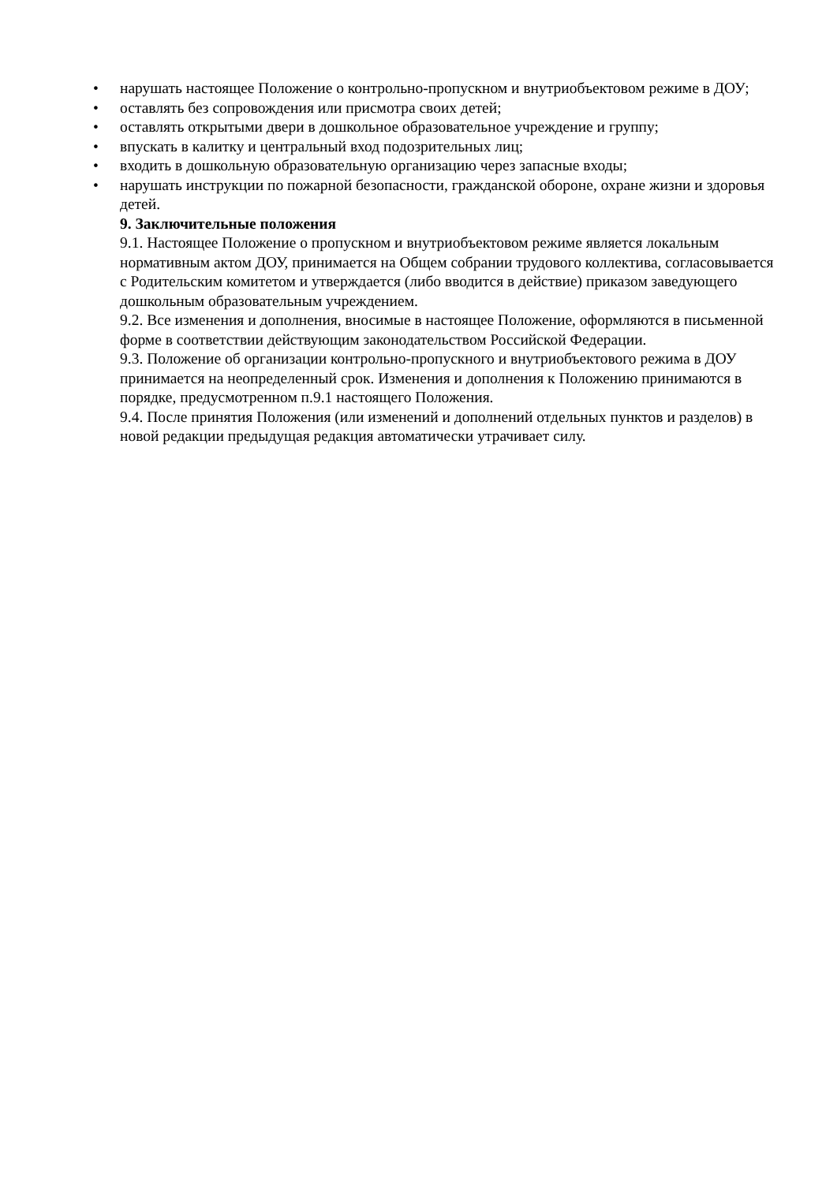• нарушать настоящее Положение о контрольно-пропускном и внутриобъектовом режиме в ДОУ;
• оставлять без сопровождения или присмотра своих детей;
• оставлять открытыми двери в дошкольное образовательное учреждение и группу;
• впускать в калитку и центральный вход подозрительных лиц;
• входить в дошкольную образовательную организацию через запасные входы;
• нарушать инструкции по пожарной безопасности, гражданской обороне, охране жизни и здоровья детей.
9. Заключительные положения
9.1. Настоящее Положение о пропускном и внутриобъектовом режиме является локальным нормативным актом ДОУ, принимается на Общем собрании трудового коллектива, согласовывается с Родительским комитетом и утверждается (либо вводится в действие) приказом заведующего дошкольным образовательным учреждением.
9.2. Все изменения и дополнения, вносимые в настоящее Положение, оформляются в письменной форме в соответствии действующим законодательством Российской Федерации.
9.3. Положение об организации контрольно-пропускного и внутриобъектового режима в ДОУ принимается на неопределенный срок. Изменения и дополнения к Положению принимаются в порядке, предусмотренном п.9.1 настоящего Положения.
9.4. После принятия Положения (или изменений и дополнений отдельных пунктов и разделов) в новой редакции предыдущая редакция автоматически утрачивает силу.